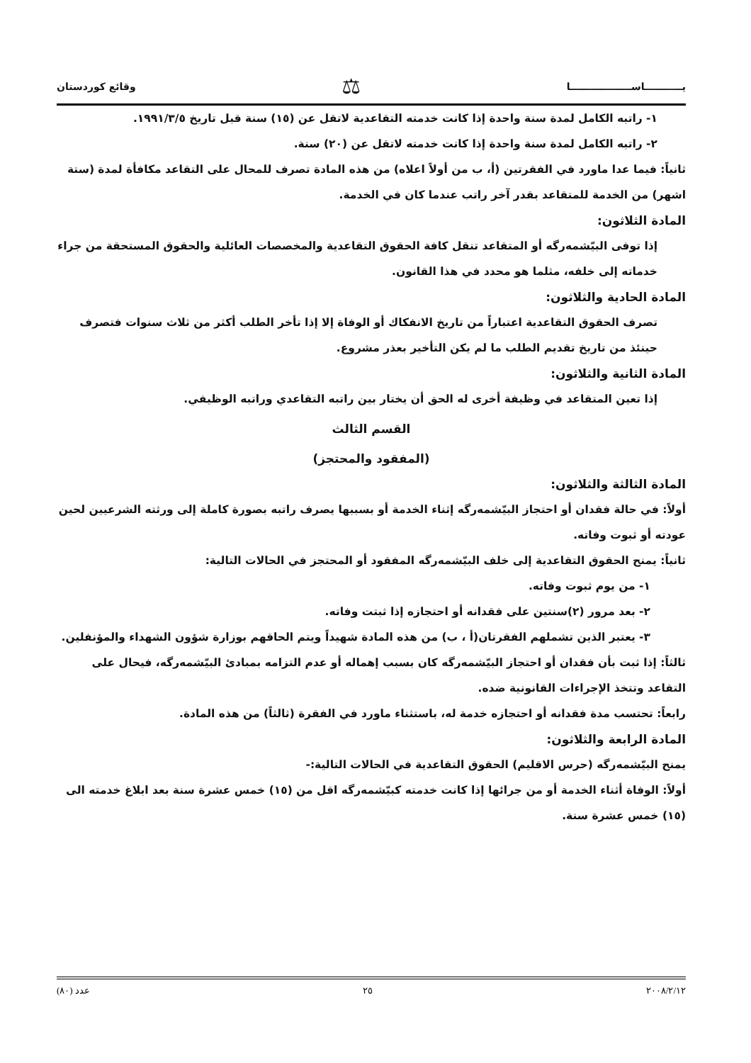يـــــــــــاســــــــــــــــــا ⚖ وقائع كوردستان
١- راتبه الكامل لمدة سنة واحدة إذا كانت خدمته التقاعدية لاتقل عن (١٥) سنة قبل تاريخ ١٩٩١/٣/٥.
٢- راتبه الكامل لمدة سنة واحدة إذا كانت خدمته لاتقل عن (٢٠) سنة.
ثانياً: فيما عدا ماورد في الفقرتين (أ، ب من أولاً اعلاه) من هذه المادة تصرف للمحال على التقاعد مكافأة لمدة (ستة اشهر) من الخدمة للمتقاعد بقدر آخر راتب عندما كان في الخدمة.
المادة الثلاثون:
إذا توفى البيّشمەرگه أو المتقاعد تنقل كافة الحقوق التقاعدية والمخصصات العائلية والحقوق المستحقة من جراء خدماته إلى خلفه، مثلما هو محدد في هذا القانون.
المادة الحادية والثلاثون:
تصرف الحقوق التقاعدية اعتباراً من تاريخ الانفكاك أو الوفاة إلا إذا تأخر الطلب أكثر من ثلاث سنوات فتصرف حينئذ من تاريخ تقديم الطلب ما لم يكن التأخير بعذر مشروع.
المادة الثانية والثلاثون:
إذا تعين المتقاعد في وظيفة أخرى له الحق أن يختار بين راتبه التقاعدي وراتبه الوظيفي.
القسم الثالث
(المفقود والمحتجز)
المادة الثالثة والثلاثون:
أولاً: في حالة فقدان أو احتجاز البيّشمەرگه إثناء الخدمة أو بسببها يصرف راتبه بصورة كاملة إلى ورثته الشرعيين لحين عودته أو ثبوت وفاته.
ثانياً: يمنح الحقوق التقاعدية إلى خلف البيّشمەرگه المفقود أو المحتجز في الحالات التالية:
١- من يوم ثبوت وفاته.
٢- بعد مرور (٢)سنتين على فقدانه أو احتجازه إذا ثبتت وفاته.
٣- يعتبر الذين تشملهم الفقرتان(أ ، ب) من هذه المادة شهيداً ويتم الحاقهم بوزارة شؤون الشهداء والمؤنفلين.
ثالثاً: إذا ثبت بأن فقدان أو احتجاز البيّشمەرگه كان بسبب إهماله أو عدم التزامه بمبادئ البيّشمەرگه، فيحال على التقاعد وتتخذ الإجراءات القانونية ضده.
رابعاً: تحتسب مدة فقدانه أو احتجازه خدمة له، باستثناء ماورد في الفقرة (ثالثاً) من هذه المادة.
المادة الرابعة والثلاثون:
يمنح البيّشمەرگه (حرس الاقليم) الحقوق التقاعدية في الحالات التالية:-
أولاً: الوفاة أثناء الخدمة أو من جرائها إذا كانت خدمته كبيّشمەرگه اقل من (١٥) خمس عشرة سنة بعد ابلاغ خدمته الى (١٥) خمس عشرة سنة.
٢٠٠٨/٢/١٢ ٢٥ عدد (٨٠)